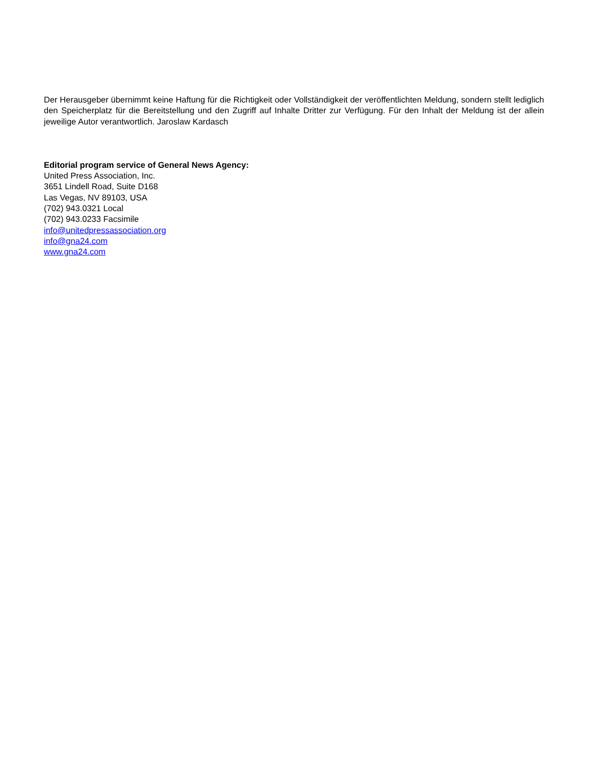Der Herausgeber übernimmt keine Haftung für die Richtigkeit oder Vollständigkeit der veröffentlichten Meldung, sondern stellt lediglich den Speicherplatz für die Bereitstellung und den Zugriff auf Inhalte Dritter zur Verfügung. Für den Inhalt der Meldung ist der allein jeweilige Autor verantwortlich. Jaroslaw Kardasch
Editorial program service of General News Agency:
United Press Association, Inc.
3651 Lindell Road, Suite D168
Las Vegas, NV 89103, USA
(702) 943.0321 Local
(702) 943.0233 Facsimile
info@unitedpressassociation.org
info@gna24.com
www.gna24.com